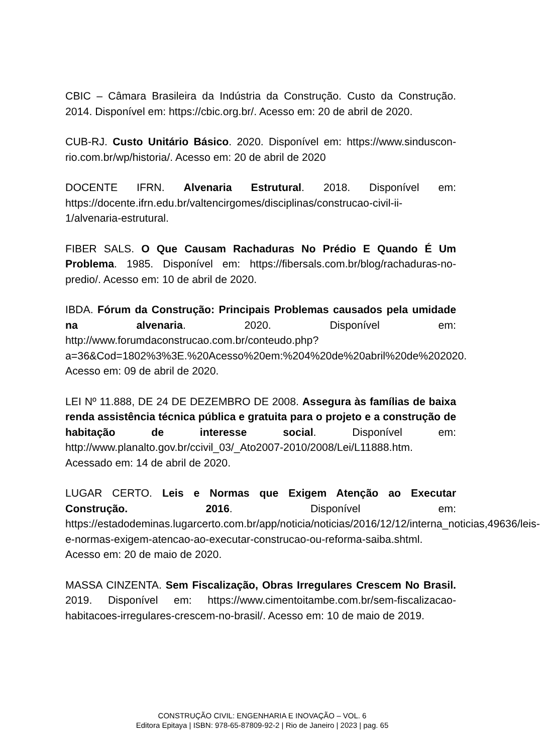CBIC – Câmara Brasileira da Indústria da Construção. Custo da Construção. 2014. Disponível em: https://cbic.org.br/. Acesso em: 20 de abril de 2020.
CUB-RJ. Custo Unitário Básico. 2020. Disponível em: https://www.sinduscon-rio.com.br/wp/historia/. Acesso em: 20 de abril de 2020
DOCENTE IFRN. Alvenaria Estrutural. 2018. Disponível em: https://docente.ifrn.edu.br/valtencirgomes/disciplinas/construcao-civil-ii-1/alvenaria-estrutural.
FIBER SALS. O Que Causam Rachaduras No Prédio E Quando É Um Problema. 1985. Disponível em: https://fibersals.com.br/blog/rachaduras-no-predio/. Acesso em: 10 de abril de 2020.
IBDA. Fórum da Construção: Principais Problemas causados pela umidade na alvenaria. 2020. Disponível em: http://www.forumdaconstrucao.com.br/conteudo.php?a=36&Cod=1802%3%3E.%20Acesso%20em:%204%20de%20abril%20de%202020. Acesso em: 09 de abril de 2020.
LEI Nº 11.888, DE 24 DE DEZEMBRO DE 2008. Assegura às famílias de baixa renda assistência técnica pública e gratuita para o projeto e a construção de habitação de interesse social. Disponível em: http://www.planalto.gov.br/ccivil_03/_Ato2007-2010/2008/Lei/L11888.htm. Acessado em: 14 de abril de 2020.
LUGAR CERTO. Leis e Normas que Exigem Atenção ao Executar Construção. 2016. Disponível em: https://estadodeminas.lugarcerto.com.br/app/noticia/noticias/2016/12/12/interna_noticias,49636/leis-e-normas-exigem-atencao-ao-executar-construcao-ou-reforma-saiba.shtml. Acesso em: 20 de maio de 2020.
MASSA CINZENTA. Sem Fiscalização, Obras Irregulares Crescem No Brasil. 2019. Disponível em: https://www.cimentoitambe.com.br/sem-fiscalizacao-habitacoes-irregulares-crescem-no-brasil/. Acesso em: 10 de maio de 2019.
CONSTRUÇÃO CIVIL: ENGENHARIA E INOVAÇÃO – VOL. 6
Editora Epitaya | ISBN: 978-65-87809-92-2 | Rio de Janeiro | 2023 | pag. 65